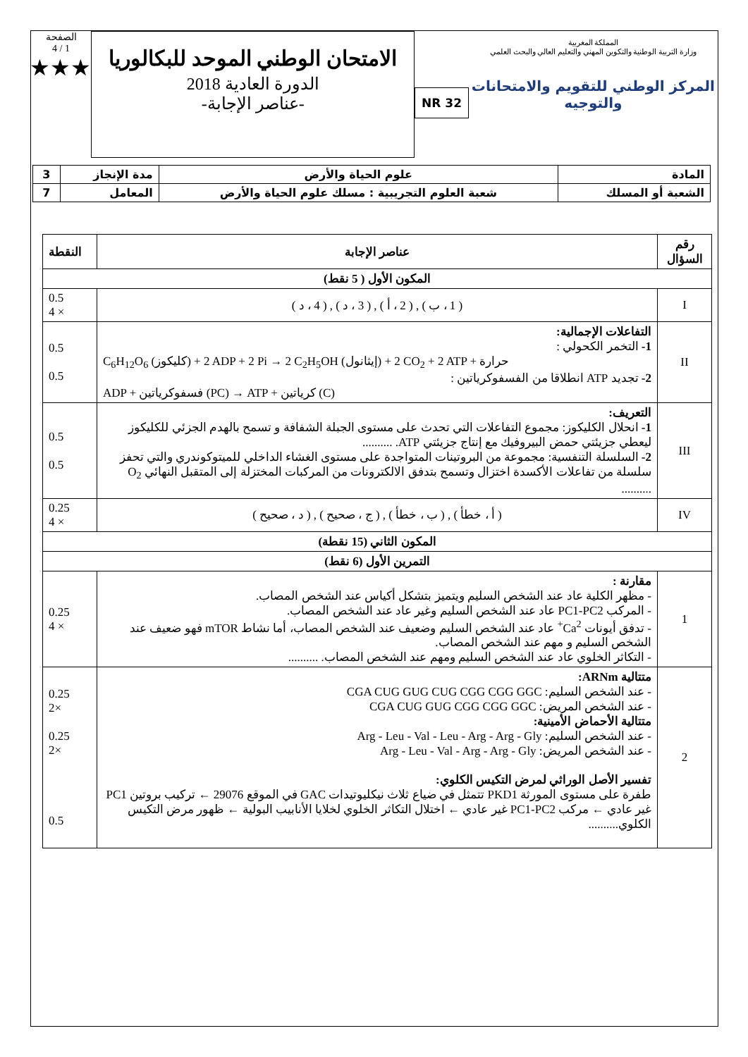المملكة المغربية
وزارة التربية الوطنية والتكوين المهني والتعليم العالي والبحث العلمي
المركز الوطني للتقويم والامتحانات والتوجيه
NR 32
الامتحان الوطني الموحد للبكالوريا
الدورة العادية 2018
-عناصر الإجابة-
الصفحة
1 / 4
★★★
| المادة | علوم الحياة والأرض | مدة الإنجاز | 3 |
| الشعبة أو المسلك | شعبة العلوم التجريبية : مسلك علوم الحياة والأرض | المعامل | 7 |
| رقم السؤال | عناصر الإجابة | النقطة |
| --- | --- | --- |
| المكون الأول ( 5 نقط) | | |
| I | ( 1 ، ب ) , ( 2 ، أ ) , ( 3 ، د ) , ( 4 ، د ) | 0.5 4 × |
| II | التفاعلات الإجمالية: 1- التخمر الكحولي : C<sub>6</sub>H<sub>12</sub>O<sub>6</sub> (كليكوز) + 2 ADP + 2 Pi → 2 C<sub>2</sub>H<sub>5</sub>OH (إيثانول) + 2 CO<sub>2</sub> + 2 ATP + حرارة 2- تجديد ATP انطلاقا من الفسفوكرياتين : ADP + فسفوكرياتين (PC) → ATP + كرياتين (C) | 0.5 0.5 |
| III | التعريف: 1- انحلال الكليكوز: مجموع التفاعلات التي تحدث على مستوى الجبلة الشفافة و تسمح بالهدم الجزئي للكليكوز ليعطي جزيئتي حمض البيروفيك مع إنتاج جزيئتي ATP. .......... 2- السلسلة التنفسية: مجموعة من البروتينات المتواجدة على مستوى الغشاء الداخلي للميتوكوندري والتي تحفز سلسلة من تفاعلات الأكسدة اختزال وتسمح بتدفق الالكترونات من المركبات المختزلة إلى المتقبل النهائي O<sub>2</sub> .......... | 0.5 0.5 |
| IV | ( أ ، خطأ ) , ( ب ، خطأ ) , ( ج ، صحيح ) , ( د ، صحيح ) | 0.25 4 × |
| المكون الثاني (15 نقطة) | | |
| التمرين الأول (6 نقط) | | |
| 1 | مقارنة : - مظهر الكلية عاد عند الشخص السليم ويتميز بتشكل أكياس عند الشخص المصاب. - المركب PC1-PC2 عاد عند الشخص السليم وغير عاد عند الشخص المصاب. - تدفق أيونات Ca<sup>2+</sup> عاد عند الشخص السليم وضعيف عند الشخص المصاب، أما نشاط mTOR فهو ضعيف عند الشخص السليم و مهم عند الشخص المصاب. - التكاثر الخلوي عاد عند الشخص السليم ومهم عند الشخص المصاب. .......... | 0.25 4 × |
| 2 | متتالية ARNm: - عند الشخص السليم: CGA CUG GUG CUG CGG CGG GGC - عند الشخص المريض: CGA CUG GUG CGG CGG GGC متتالية الأحماض الأمينية: - عند الشخص السليم: Arg - Leu - Val - Leu - Arg - Arg - Gly - عند الشخص المريض: Arg - Leu - Val - Arg - Arg - Gly تفسير الأصل الوراثي لمرض التكيس الكلوي: طفرة على مستوى المورثة PKD1 تتمثل في ضياع ثلاث نيكليوتيدات GAC في الموقع 29076 ← تركيب بروتين PC1 غير عادي ← مركب PC1-PC2 غير عادي ← اختلال التكاثر الخلوي لخلايا الأنابيب البولية ← ظهور مرض التكيس الكلوي.......... | 0.25 2× 0.25 2× 0.5 |